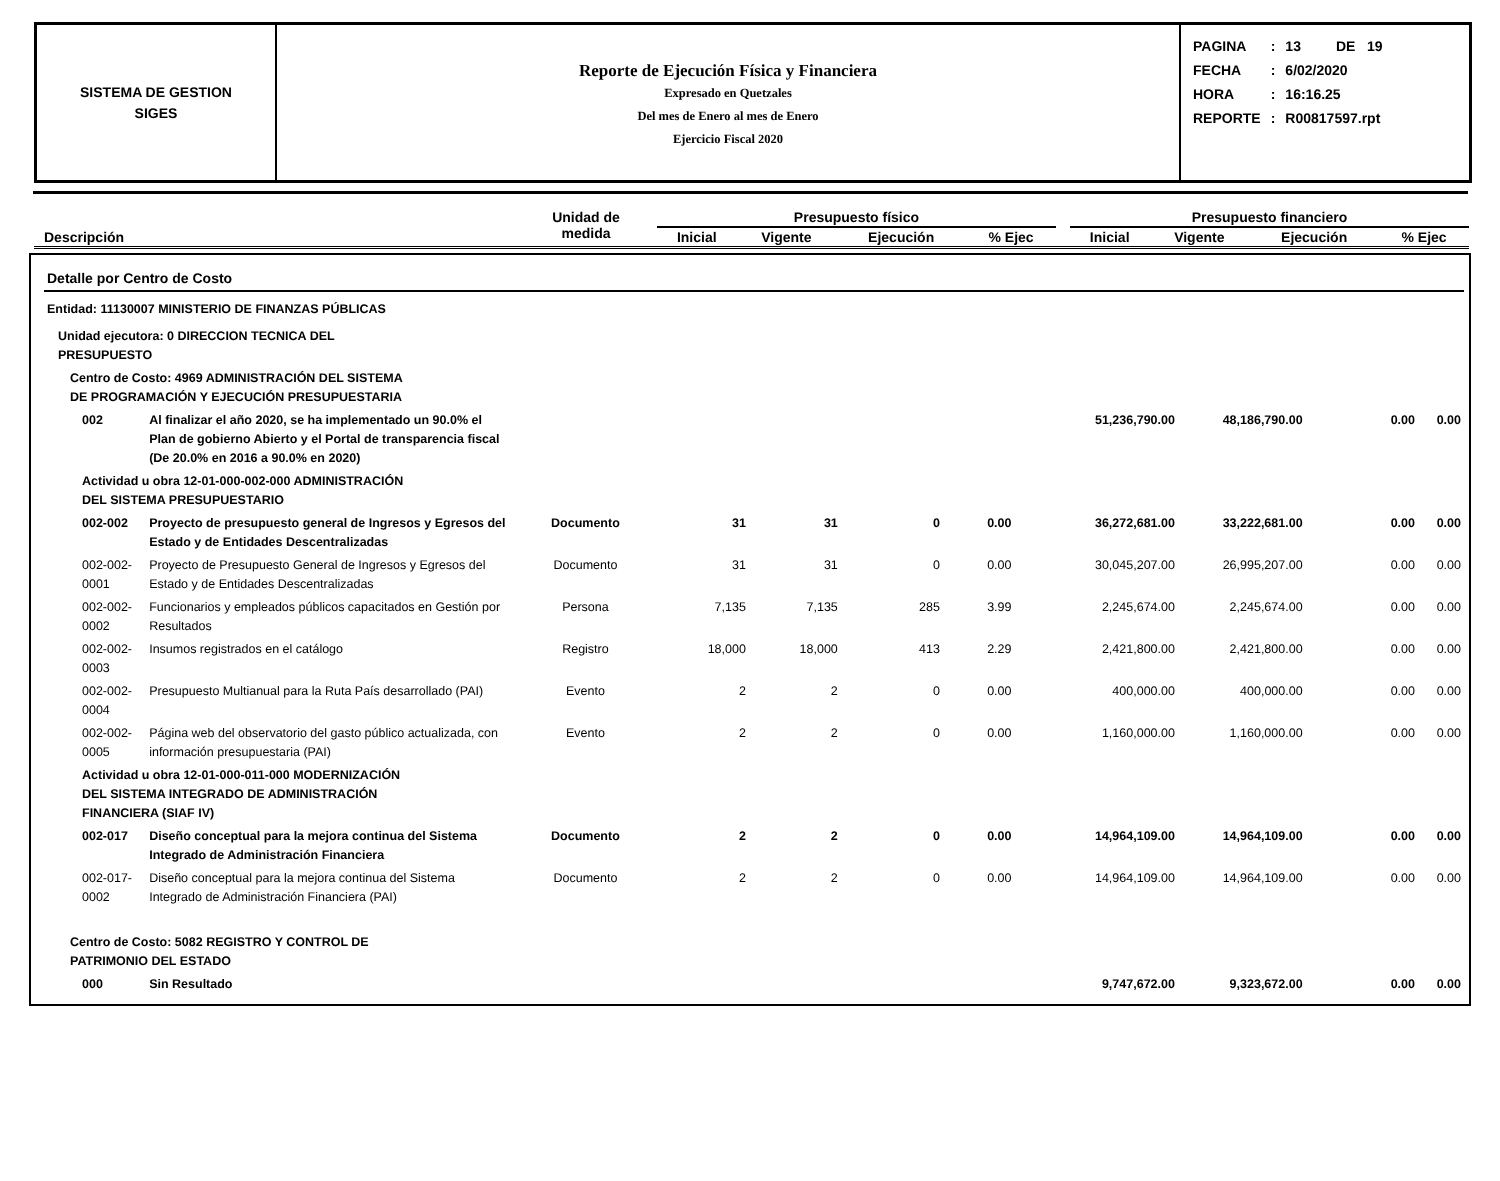SISTEMA DE GESTION
SIGES
Reporte de Ejecución Física y Financiera
Expresado en Quetzales
Del mes de Enero al mes de Enero
Ejercicio Fiscal 2020
| PAGINA | : | 13 DE 19 |
| FECHA | : | 6/02/2020 |
| HORA | : | 16:16.25 |
| REPORTE | : | R00817597.rpt |
| Descripción | Unidad de medida | Presupuesto físico | | | | | Presupuesto financiero | | | |
| --- | --- | --- | --- | --- | --- | --- | --- | --- | --- | --- |
| | | Inicial | Vigente | Ejecución | % Ejec | | Inicial | Vigente | Ejecución | % Ejec |
| Detalle por Centro de Costo | | | | | | | | | | |
| Entidad: 11130007 MINISTERIO DE FINANZAS PÚBLICAS | | | | | | | | | | |
| Unidad ejecutora: 0 DIRECCION TECNICA DEL PRESUPUESTO | | | | | | | | | | |
| Centro de Costo: 4969 ADMINISTRACIÓN DEL SISTEMA DE PROGRAMACIÓN Y EJECUCIÓN PRESUPUESTARIA | | | | | | | | | | |
| 002 | Al finalizar el año 2020, se ha implementado un 90.0% el Plan de gobierno Abierto y el Portal de transparencia fiscal (De 20.0% en 2016 a 90.0% en 2020) | | | | | | 51,236,790.00 | 48,186,790.00 | 0.00 | 0.00 |
| Actividad u obra 12-01-000-002-000 ADMINISTRACIÓN DEL SISTEMA PRESUPUESTARIO | | | | | | | | | | |
| 002-002 | Proyecto de presupuesto general de Ingresos y Egresos del Estado y de Entidades Descentralizadas | Documento | 31 | 31 | 0 | 0.00 | 36,272,681.00 | 33,222,681.00 | 0.00 | 0.00 |
| 002-002-0001 | Proyecto de Presupuesto General de Ingresos y Egresos del Estado y de Entidades Descentralizadas | Documento | 31 | 31 | 0 | 0.00 | 30,045,207.00 | 26,995,207.00 | 0.00 | 0.00 |
| 002-002-0002 | Funcionarios y empleados públicos capacitados en Gestión por Resultados | Persona | 7,135 | 7,135 | 285 | 3.99 | 2,245,674.00 | 2,245,674.00 | 0.00 | 0.00 |
| 002-002-0003 | Insumos registrados en el catálogo | Registro | 18,000 | 18,000 | 413 | 2.29 | 2,421,800.00 | 2,421,800.00 | 0.00 | 0.00 |
| 002-002-0004 | Presupuesto Multianual para la Ruta País desarrollado (PAI) | Evento | 2 | 2 | 0 | 0.00 | 400,000.00 | 400,000.00 | 0.00 | 0.00 |
| 002-002-0005 | Página web del observatorio del gasto público actualizada, con información presupuestaria (PAI) | Evento | 2 | 2 | 0 | 0.00 | 1,160,000.00 | 1,160,000.00 | 0.00 | 0.00 |
| Actividad u obra 12-01-000-011-000 MODERNIZACIÓN DEL SISTEMA INTEGRADO DE ADMINISTRACIÓN FINANCIERA (SIAF IV) | | | | | | | | | | |
| 002-017 | Diseño conceptual para la mejora continua del Sistema Integrado de Administración Financiera | Documento | 2 | 2 | 0 | 0.00 | 14,964,109.00 | 14,964,109.00 | 0.00 | 0.00 |
| 002-017-0002 | Diseño conceptual para la mejora continua del Sistema Integrado de Administración Financiera (PAI) | Documento | 2 | 2 | 0 | 0.00 | 14,964,109.00 | 14,964,109.00 | 0.00 | 0.00 |
| Centro de Costo: 5082 REGISTRO Y CONTROL DE PATRIMONIO DEL ESTADO | | | | | | | | | | |
| 000 | Sin Resultado | | | | | | 9,747,672.00 | 9,323,672.00 | 0.00 | 0.00 |